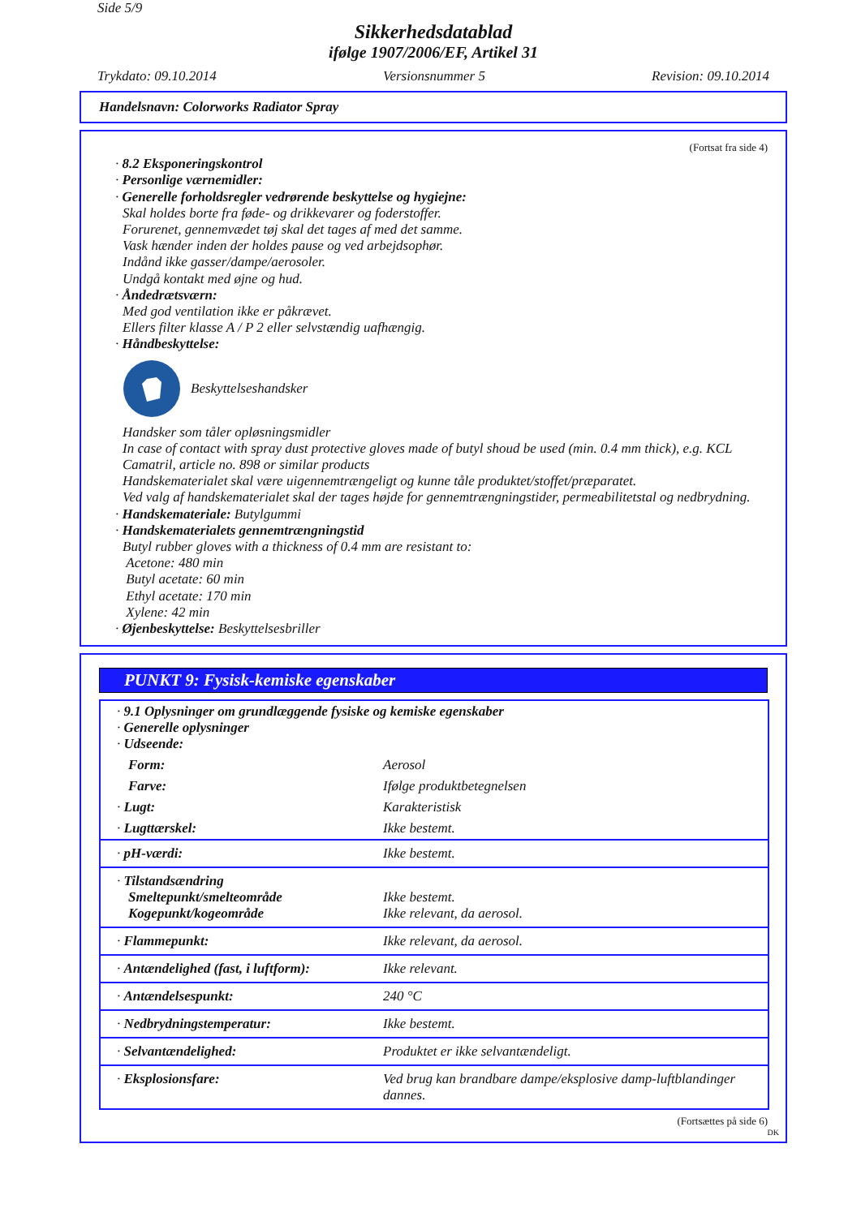Side 5/9
Sikkerhedsdatablad
ifølge 1907/2006/EF, Artikel 31
Trykdato: 09.10.2014 Versionsnummer 5 Revision: 09.10.2014
Handelsnavn: Colorworks Radiator Spray
(Fortsat fra side 4)
· 8.2 Eksponeringskontrol
· Personlige værnemidler:
· Generelle forholdsregler vedrørende beskyttelse og hygiejne:
Skal holdes borte fra føde- og drikkevarer og foderstoffer.
Forurenet, gennemvædet tøj skal det tages af med det samme.
Vask hænder inden der holdes pause og ved arbejdsophør.
Indånd ikke gasser/dampe/aerosoler.
Undgå kontakt med øjne og hud.
· Åndedrætsværn:
Med god ventilation ikke er påkrævet.
Ellers filter klasse A / P 2 eller selvstændig uafhængig.
· Håndbeskyttelse:
Beskyttelseshandsker
Handsker som tåler opløsningsmidler
In case of contact with spray dust protective gloves made of butyl shoud be used (min. 0.4 mm thick), e.g. KCL Camatril, article no. 898 or similar products
Handskematerialet skal være uigennemtrængeligt og kunne tåle produktet/stoffet/præparatet.
Ved valg af handskematerialet skal der tages højde for gennemtrængningstider, permeabilitetstal og nedbrydning.
· Handskemateriale: Butylgummi
· Handskematerialets gennemtrængningstid
Butyl rubber gloves with a thickness of 0.4 mm are resistant to:
Acetone: 480 min
Butyl acetate: 60 min
Ethyl acetate: 170 min
Xylene: 42 min
· Øjenbeskyttelse: Beskyttelsesbriller
PUNKT 9: Fysisk-kemiske egenskaber
| · 9.1 Oplysninger om grundlæggende fysiske og kemiske egenskaber · Generelle oplysninger · Udseende: | |
| Form: | Aerosol |
| Farve: | Ifølge produktbetegnelsen |
| · Lugt: | Karakteristisk |
| · Lugttærskel: | Ikke bestemt. |
| · pH-værdi: | Ikke bestemt. |
| · Tilstandsændring Smeltepunkt/smelteområde Kogepunkt/kogeområde | Ikke bestemt. Ikke relevant, da aerosol. |
| · Flammepunkt: | Ikke relevant, da aerosol. |
| · Antændelighed (fast, i luftform): | Ikke relevant. |
| · Antændelsespunkt: | 240 °C |
| · Nedbrydningstemperatur: | Ikke bestemt. |
| · Selvantændelighed: | Produktet er ikke selvantændeligt. |
| · Eksplosionsfare: | Ved brug kan brandbare dampe/eksplosive damp-luftblandinger dannes. |
(Fortsættes på side 6)
DK